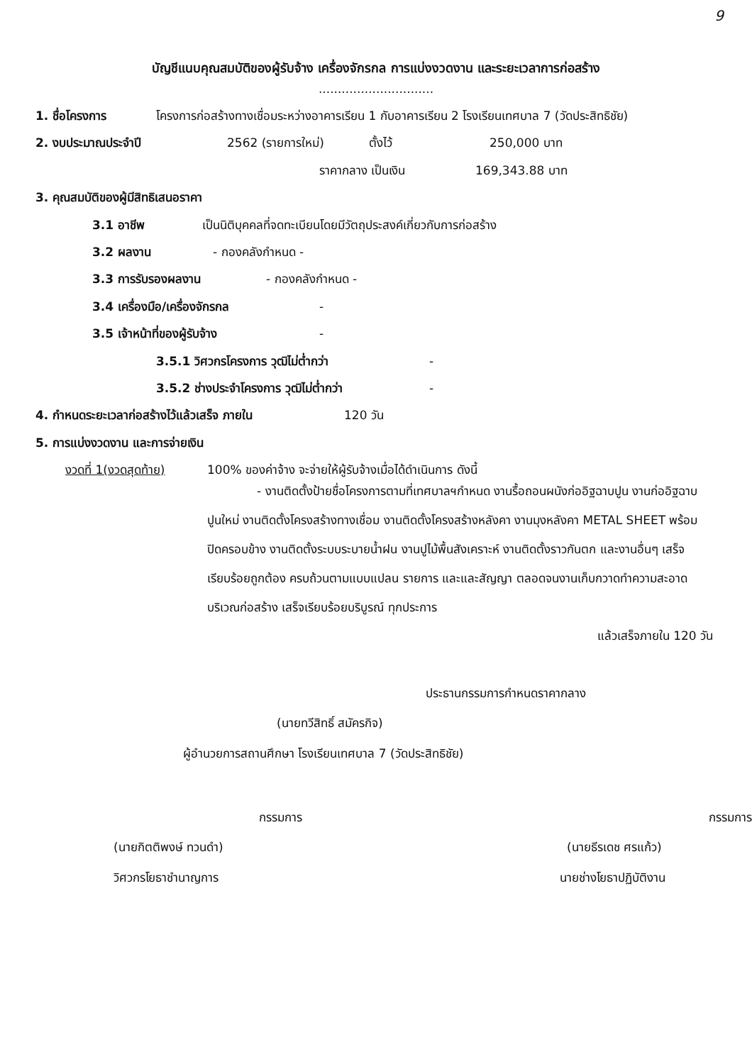9
บัญชีแนบคุณสมบัติของผู้รับจ้าง เครื่องจักรกล การแบ่งงวดงาน และระยะเวลาการก่อสร้าง
..............................
1. ชื่อโครงการ โครงการก่อสร้างทางเชื่อมระหว่างอาคารเรียน 1 กับอาคารเรียน 2 โรงเรียนเทศบาล 7 (วัดประสิทธิชัย)
2. งบประมาณประจำปี 2562 (รายการใหม่) ตั้งไว้ 250,000 บาท
ราคากลาง เป็นเงิน 169,343.88 บาท
3. คุณสมบัติของผู้มีสิทธิเสนอราคา
3.1 อาชีพ เป็นนิติบุคคลที่จดทะเบียนโดยมีวัตถุประสงค์เกี่ยวกับการก่อสร้าง
3.2 ผลงาน - กองคลังกำหนด -
3.3 การรับรองผลงาน - กองคลังกำหนด -
3.4 เครื่องมือ/เครื่องจักรกล -
3.5 เจ้าหน้าที่ของผู้รับจ้าง -
3.5.1 วิศวกรโครงการ วุฒิไม่ต่ำกว่า -
3.5.2 ช่างประจำโครงการ วุฒิไม่ต่ำกว่า -
4. กำหนดระยะเวลาก่อสร้างไว้แล้วเสร็จ ภายใน 120 วัน
5. การแบ่งงวดงาน และการจ่ายเงิน
งวดที่ 1(งวดสุดท้าย) 100% ของค่าจ้าง จะจ่ายให้ผู้รับจ้างเมื่อได้ดำเนินการ ดังนี้
- งานติดตั้งป้ายชื่อโครงการตามที่เทศบาลฯกำหนด งานรื้อถอนผนังก่ออิฐฉาบปูน งานก่ออิฐฉาบปูนใหม่ งานติดตั้งโครงสร้างทางเชื่อม งานติดตั้งโครงสร้างหลังคา งานมุงหลังคา METAL SHEET พร้อมปิดครอบข้าง งานติดตั้งระบบระบายน้ำฝน งานปูไม้พื้นสังเคราะห์ งานติดตั้งราวกันตก และงานอื่นๆ เสร็จเรียบร้อยถูกต้อง ครบถ้วนตามแบบแปลน รายการ และและสัญญา ตลอดจนงานเก็บกวาดทำความสะอาดบริเวณก่อสร้าง เสร็จเรียบร้อยบริบูรณ์ ทุกประการ
แล้วเสร็จภายใน 120 วัน
ประธานกรรมการกำหนดราคากลาง
(นายทวีสิทธิ์ สมัครกิจ)
ผู้อำนวยการสถานศึกษา โรงเรียนเทศบาล 7 (วัดประสิทธิชัย)
กรรมการ
(นายกิตติพงษ์ ทวนดำ)
วิศวกรโยธาชำนาญการ
กรรมการ
(นายธีรเดช ศรแก้ว)
นายช่างโยธาปฏิบัติงาน